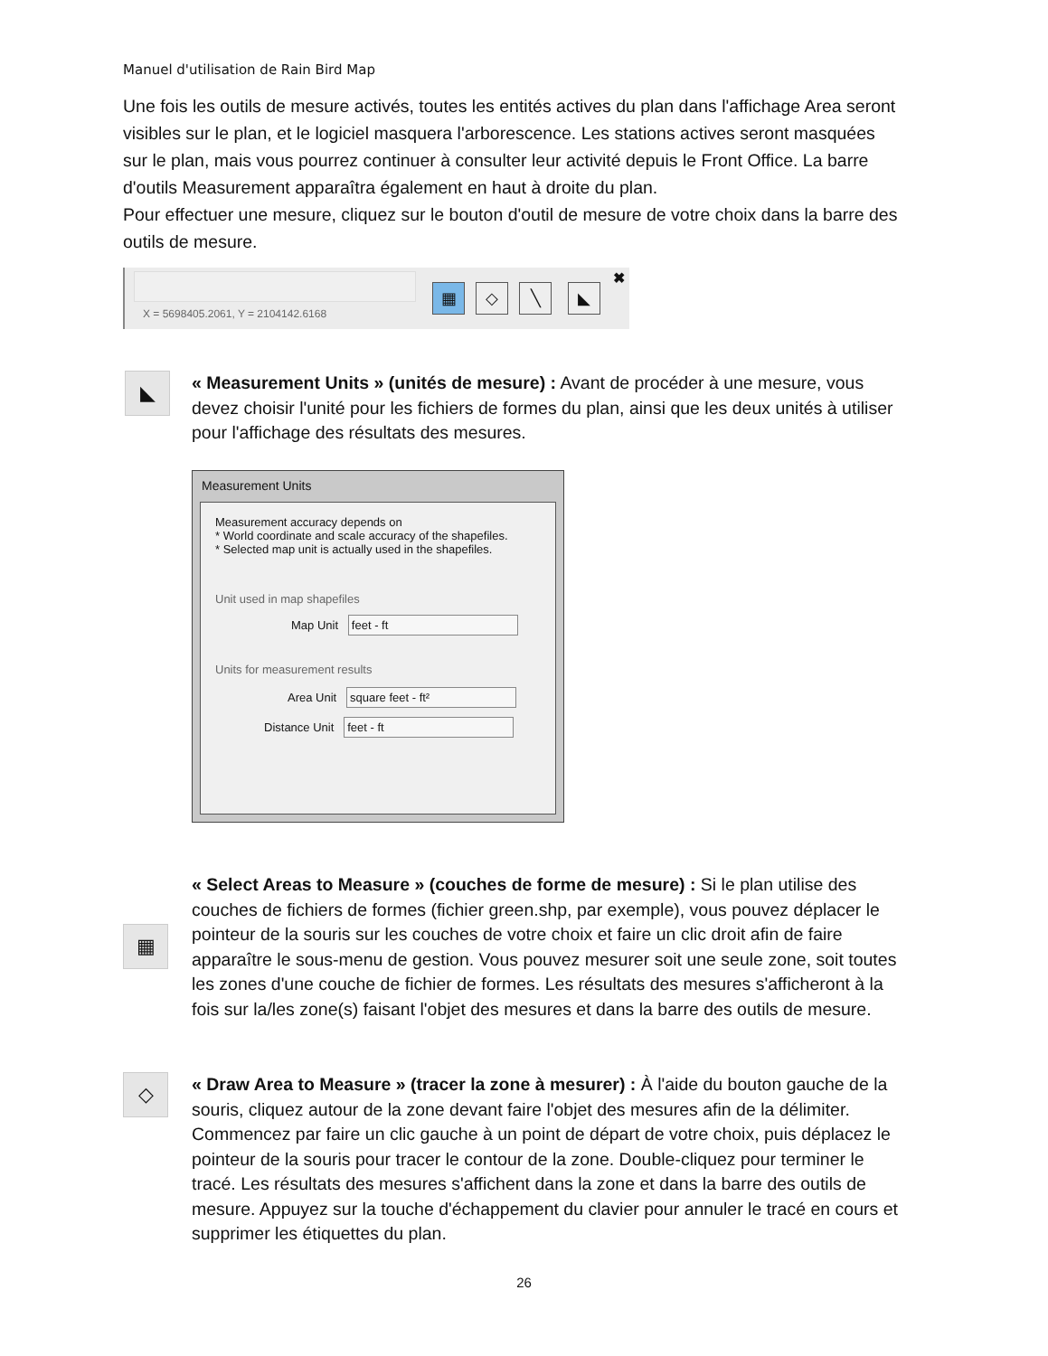Manuel d'utilisation de Rain Bird Map
Une fois les outils de mesure activés, toutes les entités actives du plan dans l'affichage Area seront visibles sur le plan, et le logiciel masquera l'arborescence. Les stations actives seront masquées sur le plan, mais vous pourrez continuer à consulter leur activité depuis le Front Office. La barre d'outils Measurement apparaîtra également en haut à droite du plan.
Pour effectuer une mesure, cliquez sur le bouton d'outil de mesure de votre choix dans la barre des outils de mesure.
X = 5698405.2061, Y = 2104142.6168
▦ ◇ ╲ ◣
✖
◣
« Measurement Units » (unités de mesure) : Avant de procéder à une mesure, vous devez choisir l'unité pour les fichiers de formes du plan, ainsi que les deux unités à utiliser pour l'affichage des résultats des mesures.
Measurement Units
Measurement accuracy depends on
* World coordinate and scale accuracy of the shapefiles.
* Selected map unit is actually used in the shapefiles.
Unit used in map shapefiles
Map Unit feet - ft
Units for measurement results
Area Unit square feet - ft²
Distance Unit feet - ft
▦
« Select Areas to Measure » (couches de forme de mesure) : Si le plan utilise des couches de fichiers de formes (fichier green.shp, par exemple), vous pouvez déplacer le pointeur de la souris sur les couches de votre choix et faire un clic droit afin de faire apparaître le sous-menu de gestion. Vous pouvez mesurer soit une seule zone, soit toutes les zones d'une couche de fichier de formes. Les résultats des mesures s'afficheront à la fois sur la/les zone(s) faisant l'objet des mesures et dans la barre des outils de mesure.
◇
« Draw Area to Measure » (tracer la zone à mesurer) : À l'aide du bouton gauche de la souris, cliquez autour de la zone devant faire l'objet des mesures afin de la délimiter. Commencez par faire un clic gauche à un point de départ de votre choix, puis déplacez le pointeur de la souris pour tracer le contour de la zone. Double-cliquez pour terminer le tracé. Les résultats des mesures s'affichent dans la zone et dans la barre des outils de mesure. Appuyez sur la touche d'échappement du clavier pour annuler le tracé en cours et supprimer les étiquettes du plan.
26